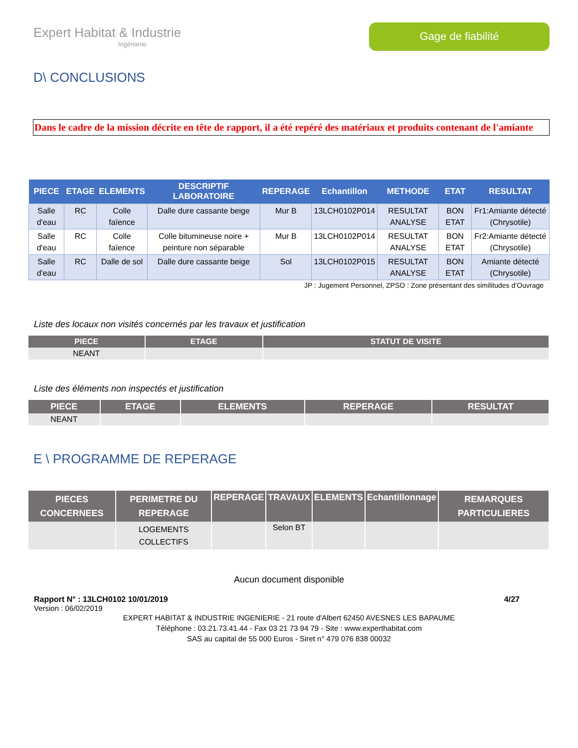Expert Habitat & Industrie
Ingénierie
Gage de fiabilité
D\ CONCLUSIONS
Dans le cadre de la mission décrite en tête de rapport, il a été repéré des matériaux et produits contenant de l'amiante
| PIECE | ETAGE | ELEMENTS | DESCRIPTIF LABORATOIRE | REPERAGE | Echantillon | METHODE | ETAT | RESULTAT |
| --- | --- | --- | --- | --- | --- | --- | --- | --- |
| Salle d'eau | RC | Colle faïence | Dalle dure cassante beige | Mur B | 13LCH0102P014 | RESULTAT ANALYSE | BON ETAT | Fr1:Amiante détecté (Chrysotile) |
| Salle d'eau | RC | Colle faïence | Colle bitumineuse noire + peinture non séparable | Mur B | 13LCH0102P014 | RESULTAT ANALYSE | BON ETAT | Fr2:Amiante détecté (Chrysotile) |
| Salle d'eau | RC | Dalle de sol | Dalle dure cassante beige | Sol | 13LCH0102P015 | RESULTAT ANALYSE | BON ETAT | Amiante détecté (Chrysotile) |
JP : Jugement Personnel, ZPSO : Zone présentant des similitudes d’Ouvrage
Liste des locaux non visités concernés par les travaux et justification
| PIECE | ETAGE | STATUT DE VISITE |
| --- | --- | --- |
| NEANT | | |
Liste des éléments non inspectés et justification
| PIECE | ETAGE | ELEMENTS | REPERAGE | RESULTAT |
| --- | --- | --- | --- | --- |
| NEANT | | | | |
E \ PROGRAMME DE REPERAGE
| PIECES CONCERNEES | PERIMETRE DU REPERAGE | REPERAGE | TRAVAUX | ELEMENTS | Echantillonnage | REMARQUES PARTICULIERES |
| --- | --- | --- | --- | --- | --- | --- |
| | LOGEMENTS COLLECTIFS | | Selon BT | | | |
Aucun document disponible
Rapport N° : 13LCH0102 10/01/2019 4/27
Version : 06/02/2019
EXPERT HABITAT & INDUSTRIE INGENIERIE - 21 route d'Albert 62450 AVESNES LES BAPAUME
Téléphone : 03.21.73.41.44 - Fax 03 21 73 94 79 - Site : www.experthabitat.com
SAS au capital de 55 000 Euros - Siret n° 479 076 838 00032